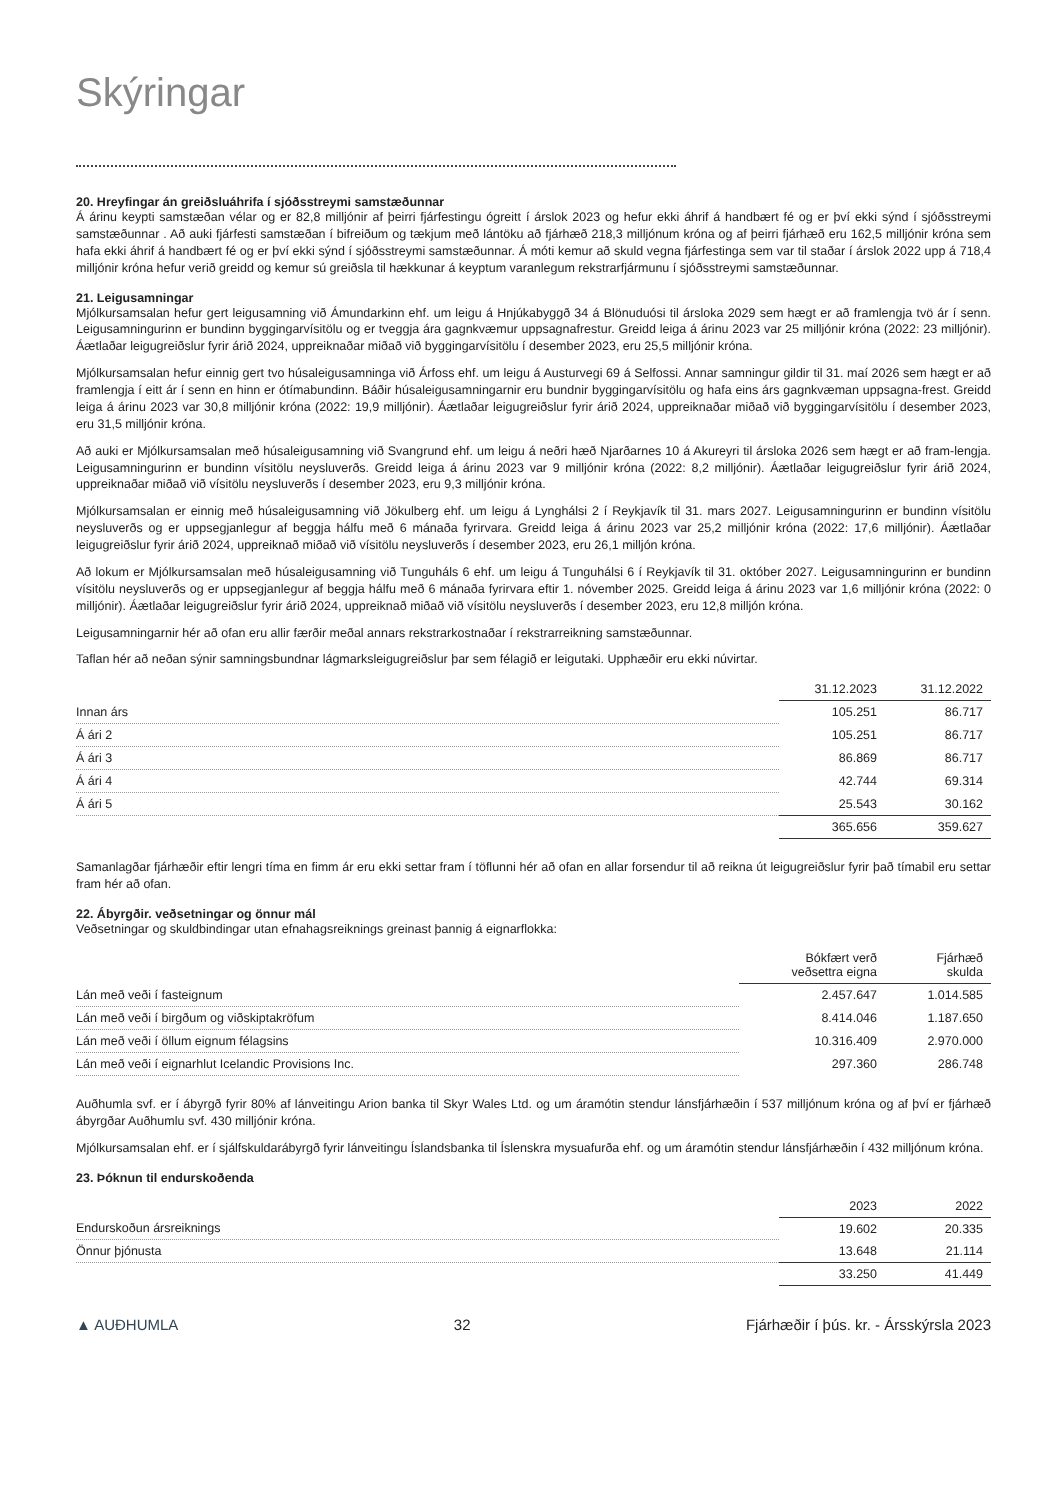Skýringar
20. Hreyfingar án greiðsluáhrifa í sjóðsstreymi samstæðunnar
Á árinu keypti samstæðan vélar og er 82,8 milljónir af þeirri fjárfestingu ógreitt í árslok 2023 og hefur ekki áhrif á handbært fé og er því ekki sýnd í sjóðsstreymi samstæðunnar . Að auki fjárfesti samstæðan í bifreiðum og tækjum með lántöku að fjárhæð 218,3 milljónum króna og af þeirri fjárhæð eru 162,5 milljónir króna sem hafa ekki áhrif á handbært fé og er því ekki sýnd í sjóðsstreymi samstæðunnar. Á móti kemur að skuld vegna fjárfestinga sem var til staðar í árslok 2022 upp á 718,4 milljónir króna hefur verið greidd og kemur sú greiðsla til hækkunar á keyptum varanlegum rekstrarfjármunu í sjóðsstreymi samstæðunnar.
21. Leigusamningar
Mjólkursamsalan hefur gert leigusamning við Ámundarkinn ehf. um leigu á Hnjúkabyggð 34 á Blönuduósi til ársloka 2029 sem hægt er að framlengja tvö ár í senn. Leigusamningurinn er bundinn byggingarvísitölu og er tveggja ára gagnkvæmur uppsagnafrestur. Greidd leiga á árinu 2023 var 25 milljónir króna (2022: 23 milljónir). Áætlaðar leigugreiðslur fyrir árið 2024, uppreiknaðar miðað við byggingarvísitölu í desember 2023, eru 25,5 milljónir króna.
Mjólkursamsalan hefur einnig gert tvo húsaleigusamninga við Árfoss ehf. um leigu á Austurvegi 69 á Selfossi. Annar samningur gildir til 31. maí 2026 sem hægt er að framlengja í eitt ár í senn en hinn er ótímabundinn. Báðir húsaleigusamningarnir eru bundnir byggingarvísitölu og hafa eins árs gagnkvæman uppsagna-frest. Greidd leiga á árinu 2023 var 30,8 milljónir króna (2022: 19,9 milljónir). Áætlaðar leigugreiðslur fyrir árið 2024, uppreiknaðar miðað við byggingarvísitölu í desember 2023, eru 31,5 milljónir króna.
Að auki er Mjólkursamsalan með húsaleigusamning við Svangrund ehf. um leigu á neðri hæð Njarðarnes 10 á Akureyri til ársloka 2026 sem hægt er að fram-lengja. Leigusamningurinn er bundinn vísitölu neysluverðs. Greidd leiga á árinu 2023 var 9 milljónir króna (2022: 8,2 milljónir). Áætlaðar leigugreiðslur fyrir árið 2024, uppreiknaðar miðað við vísitölu neysluverðs í desember 2023, eru 9,3 milljónir króna.
Mjólkursamsalan er einnig með húsaleigusamning við Jökulberg ehf. um leigu á Lynghálsi 2 í Reykjavík til 31. mars 2027. Leigusamningurinn er bundinn vísitölu neysluverðs og er uppsegjanlegur af beggja hálfu með 6 mánaða fyrirvara. Greidd leiga á árinu 2023 var 25,2 milljónir króna (2022: 17,6 milljónir). Áætlaðar leigugreiðslur fyrir árið 2024, uppreiknað miðað við vísitölu neysluverðs í desember 2023, eru 26,1 milljón króna.
Að lokum er Mjólkursamsalan með húsaleigusamning við Tunguháls 6 ehf. um leigu á Tunguhálsi 6 í Reykjavík til 31. október 2027. Leigusamningurinn er bundinn vísitölu neysluverðs og er uppsegjanlegur af beggja hálfu með 6 mánaða fyrirvara eftir 1. nóvember 2025. Greidd leiga á árinu 2023 var 1,6 milljónir króna (2022: 0 milljónir). Áætlaðar leigugreiðslur fyrir árið 2024, uppreiknað miðað við vísitölu neysluverðs í desember 2023, eru 12,8 milljón króna.
Leigusamningarnir hér að ofan eru allir færðir meðal annars rekstrarkostnaðar í rekstrarreikning samstæðunnar.
Taflan hér að neðan sýnir samningsbundnar lágmarksleigugreiðslur þar sem félagið er leigutaki. Upphæðir eru ekki núvirtar.
| | 31.12.2023 | 31.12.2022 |
| --- | --- | --- |
| Innan árs | 105.251 | 86.717 |
| Á ári 2 | 105.251 | 86.717 |
| Á ári 3 | 86.869 | 86.717 |
| Á ári 4 | 42.744 | 69.314 |
| Á ári 5 | 25.543 | 30.162 |
| | 365.656 | 359.627 |
Samanlagðar fjárhæðir eftir lengri tíma en fimm ár eru ekki settar fram í töflunni hér að ofan en allar forsendur til að reikna út leigugreiðslur fyrir það tímabil eru settar fram hér að ofan.
22. Ábyrgðir. veðsetningar og önnur mál
Veðsetningar og skuldbindingar utan efnahagsreiknings greinast þannig á eignarflokka:
| | Bókfært verð veðsettra eigna | Fjárhæð skulda |
| --- | --- | --- |
| Lán með veði í fasteignum | 2.457.647 | 1.014.585 |
| Lán með veði í birgðum og viðskiptakröfum | 8.414.046 | 1.187.650 |
| Lán með veði í öllum eignum félagsins | 10.316.409 | 2.970.000 |
| Lán með veði í eignarhlut Icelandic Provisions Inc. | 297.360 | 286.748 |
Auðhumla svf. er í ábyrgð fyrir 80% af lánveitingu Arion banka til Skyr Wales Ltd. og um áramótin stendur lánsfjárhæðin í 537 milljónum króna og af því er fjárhæð ábyrgðar Auðhumlu svf. 430 milljónir króna.
Mjólkursamsalan ehf. er í sjálfskuldarábyrgð fyrir lánveitingu Íslandsbanka til Íslenskra mysuafurða ehf. og um áramótin stendur lánsfjárhæðin í 432 milljónum króna.
23. Þóknun til endurskoðenda
| | 2023 | 2022 |
| --- | --- | --- |
| Endurskoðun ársreiknings | 19.602 | 20.335 |
| Önnur þjónusta | 13.648 | 21.114 |
| | 33.250 | 41.449 |
▲ AUÐHUMLA 32 Fjárhæðir í þús. kr. - Ársskýrsla 2023